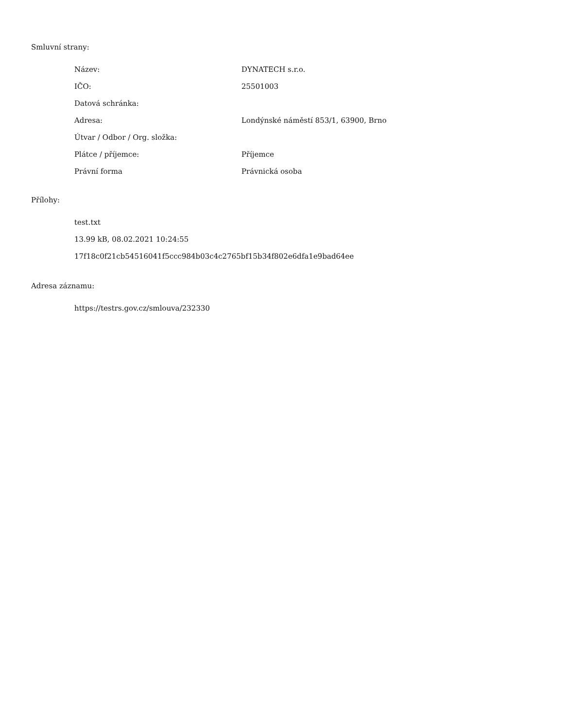Smluvní strany:
| Název: | DYNATECH s.r.o. |
| IČO: | 25501003 |
| Datová schránka: | |
| Adresa: | Londýnské náměstí 853/1, 63900, Brno |
| Útvar / Odbor / Org. složka: | |
| Plátce / příjemce: | Příjemce |
| Právní forma | Právnická osoba |
Přílohy:
test.txt
13.99 kB, 08.02.2021 10:24:55
17f18c0f21cb54516041f5ccc984b03c4c2765bf15b34f802e6dfa1e9bad64ee
Adresa záznamu:
https://testrs.gov.cz/smlouva/232330